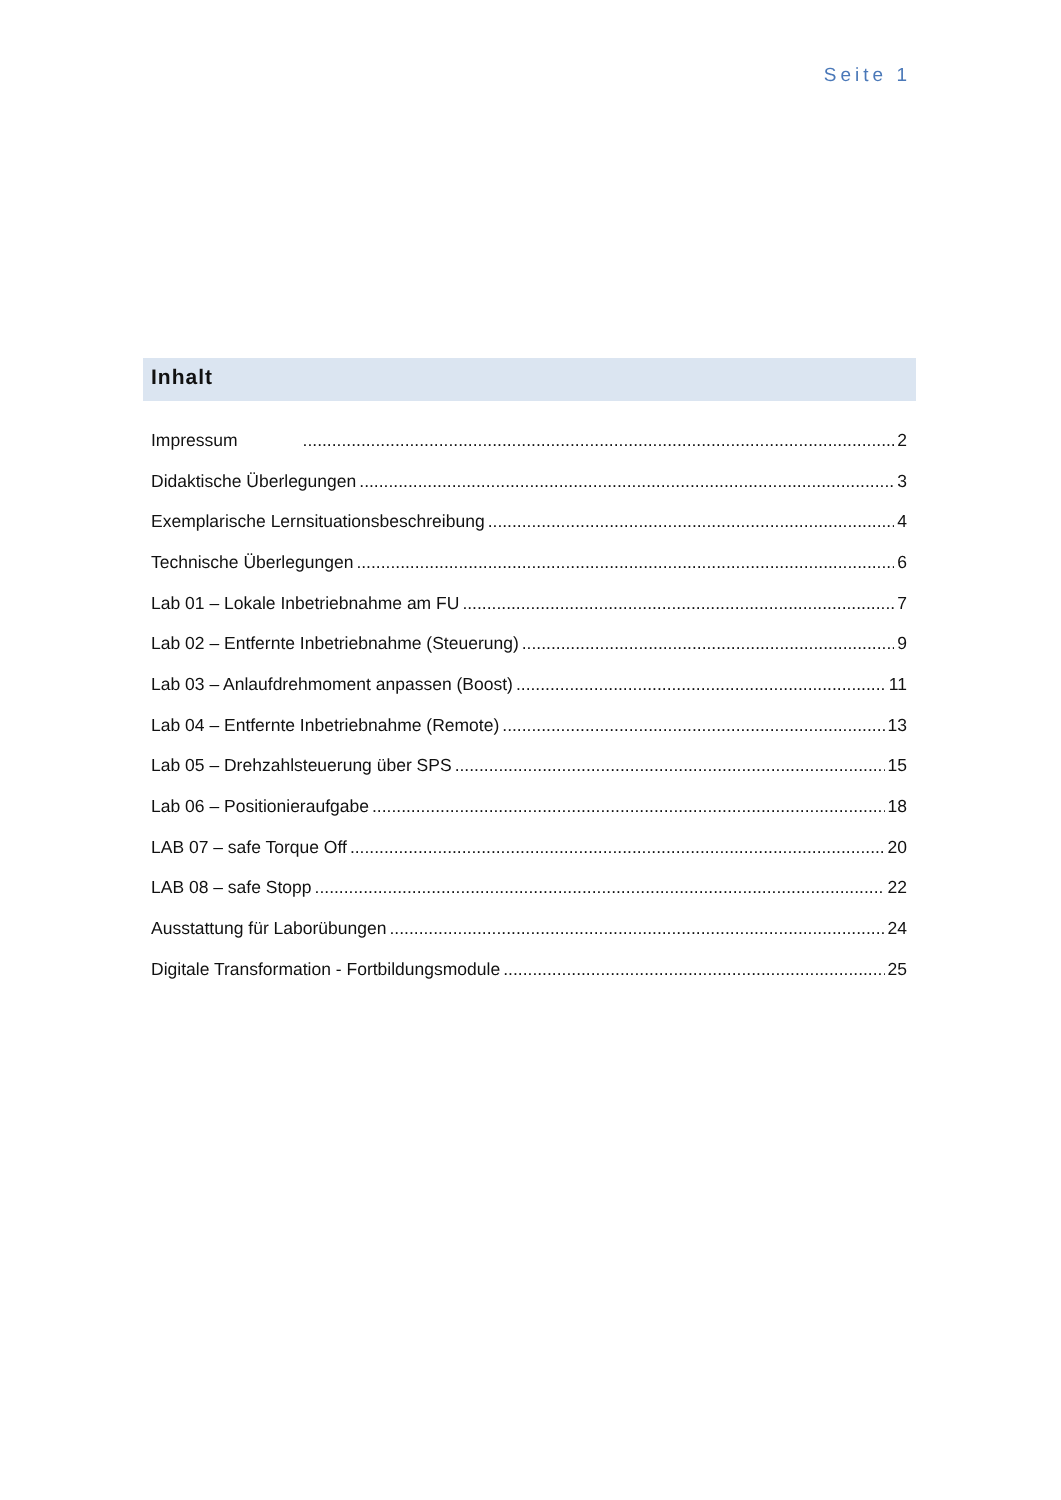Seite 1
Inhalt
Impressum 2
Didaktische Überlegungen 3
Exemplarische Lernsituationsbeschreibung 4
Technische Überlegungen 6
Lab 01 – Lokale Inbetriebnahme am FU 7
Lab 02 – Entfernte Inbetriebnahme (Steuerung) 9
Lab 03 – Anlaufdrehmoment anpassen (Boost) 11
Lab 04 – Entfernte Inbetriebnahme (Remote) 13
Lab 05 – Drehzahlsteuerung über SPS 15
Lab 06 – Positionieraufgabe 18
LAB 07 – safe Torque Off 20
LAB 08 – safe Stopp 22
Ausstattung für Laborübungen 24
Digitale Transformation - Fortbildungsmodule 25